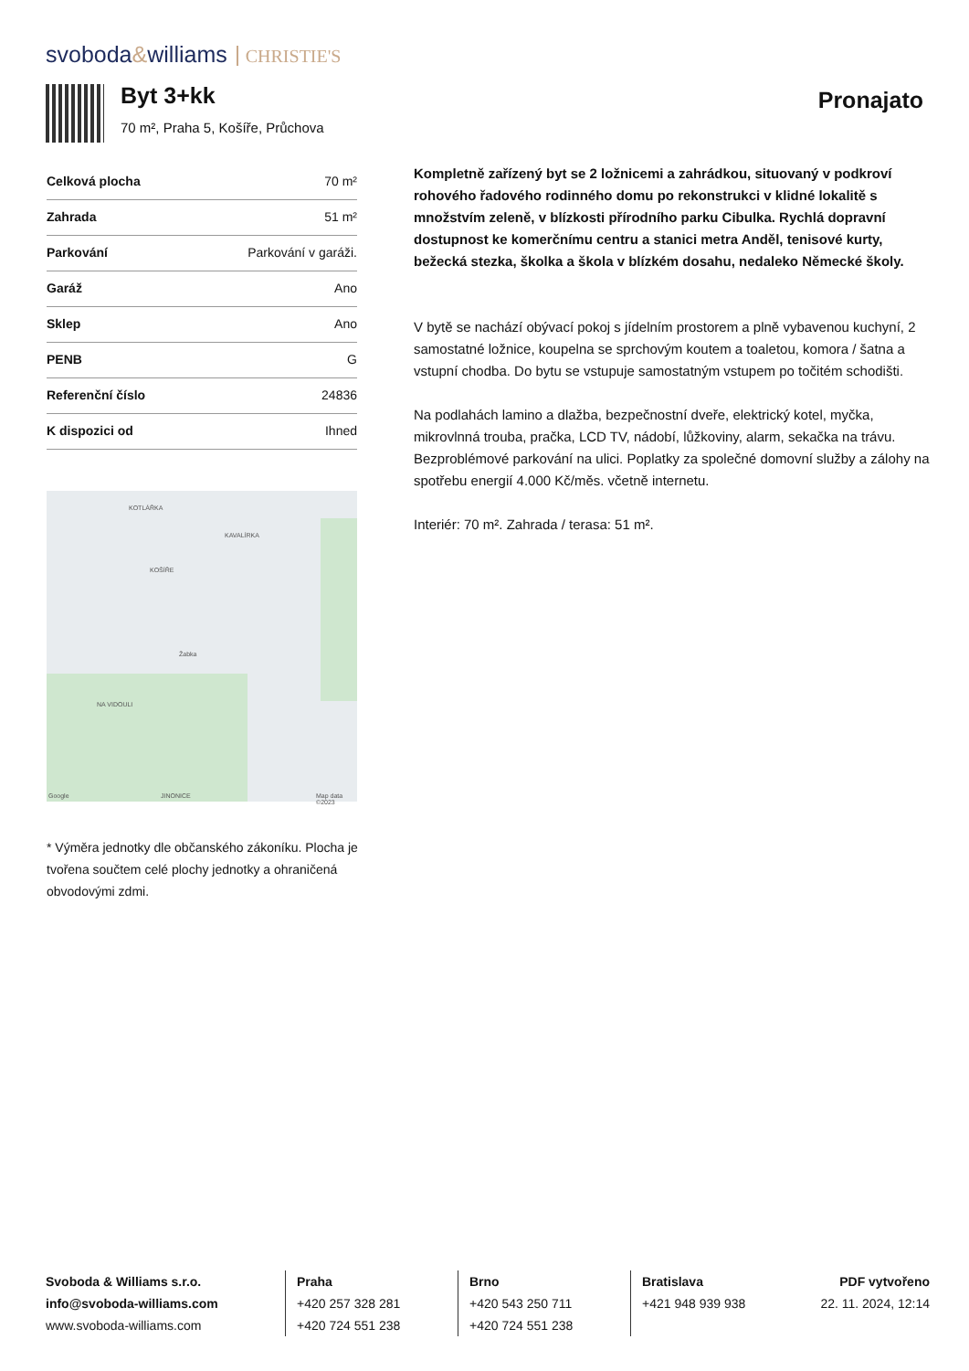svoboda&williams CHRISTIE'S
Byt 3+kk
70 m², Praha 5, Košíře, Průchova
Pronajato
| Celková plocha | 70 m² |
| Zahrada | 51 m² |
| Parkování | Parkování v garáži. |
| Garáž | Ano |
| Sklep | Ano |
| PENB | G |
| Referenční číslo | 24836 |
| K dispozici od | Ihned |
KOTLÁŘKA
KAVALÍRKA
KOŠÍŘE
NA VIDOULI
JINONICE
Žabka
Google Map data ©2023
* Výměra jednotky dle občanského zákoníku. Plocha je tvořena součtem celé plochy jednotky a ohraničená obvodovými zdmi.
Kompletně zařízený byt se 2 ložnicemi a zahrádkou, situovaný v podkroví rohového řadového rodinného domu po rekonstrukci v klidné lokalitě s množstvím zeleně, v blízkosti přírodního parku Cibulka. Rychlá dopravní dostupnost ke komerčnímu centru a stanici metra Anděl, tenisové kurty, bežecká stezka, školka a škola v blízkém dosahu, nedaleko Německé školy.
V bytě se nachází obývací pokoj s jídelním prostorem a plně vybavenou kuchyní, 2 samostatné ložnice, koupelna se sprchovým koutem a toaletou, komora / šatna a vstupní chodba. Do bytu se vstupuje samostatným vstupem po točitém schodišti.
Na podlahách lamino a dlažba, bezpečnostní dveře, elektrický kotel, myčka, mikrovlnná trouba, pračka, LCD TV, nádobí, lůžkoviny, alarm, sekačka na trávu. Bezproblémové parkování na ulici. Poplatky za společné domovní služby a zálohy na spotřebu energií 4.000 Kč/měs. včetně internetu.
Interiér: 70 m². Zahrada / terasa: 51 m².
Svoboda & Williams s.r.o.
info@svoboda-williams.com
www.svoboda-williams.com
Praha
+420 257 328 281
+420 724 551 238
Brno
+420 543 250 711
+420 724 551 238
Bratislava
+421 948 939 938
PDF vytvořeno
22. 11. 2024, 12:14